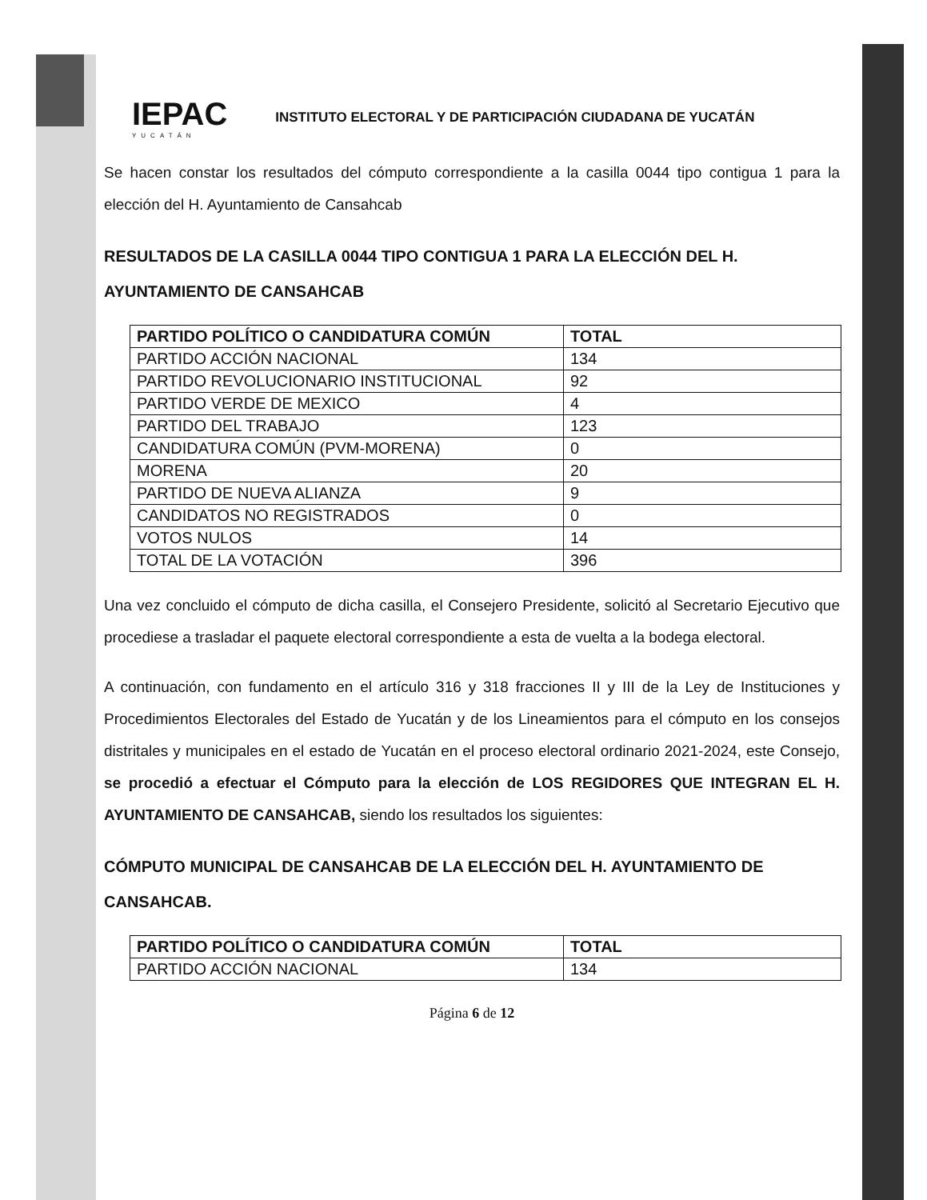IEPAC
YUCATÁN
INSTITUTO ELECTORAL Y DE PARTICIPACIÓN CIUDADANA DE YUCATÁN
Se hacen constar los resultados del cómputo correspondiente a la casilla 0044 tipo contigua 1 para la elección del H. Ayuntamiento de Cansahcab
RESULTADOS DE LA CASILLA 0044 TIPO CONTIGUA 1 PARA LA ELECCIÓN DEL H. AYUNTAMIENTO DE CANSAHCAB
| PARTIDO POLÍTICO O CANDIDATURA COMÚN | TOTAL |
| --- | --- |
| PARTIDO ACCIÓN NACIONAL | 134 |
| PARTIDO REVOLUCIONARIO INSTITUCIONAL | 92 |
| PARTIDO VERDE DE MEXICO | 4 |
| PARTIDO DEL TRABAJO | 123 |
| CANDIDATURA COMÚN (PVM-MORENA) | 0 |
| MORENA | 20 |
| PARTIDO DE NUEVA ALIANZA | 9 |
| CANDIDATOS NO REGISTRADOS | 0 |
| VOTOS NULOS | 14 |
| TOTAL DE LA VOTACIÓN | 396 |
Una vez concluido el cómputo de dicha casilla, el Consejero Presidente, solicitó al Secretario Ejecutivo que procediese a trasladar el paquete electoral correspondiente a esta de vuelta a la bodega electoral.
A continuación, con fundamento en el artículo 316 y 318 fracciones II y III de la Ley de Instituciones y Procedimientos Electorales del Estado de Yucatán y de los Lineamientos para el cómputo en los consejos distritales y municipales en el estado de Yucatán en el proceso electoral ordinario 2021-2024, este Consejo, se procedió a efectuar el Cómputo para la elección de LOS REGIDORES QUE INTEGRAN EL H. AYUNTAMIENTO DE CANSAHCAB, siendo los resultados los siguientes:
CÓMPUTO MUNICIPAL DE CANSAHCAB DE LA ELECCIÓN DEL H. AYUNTAMIENTO DE CANSAHCAB.
| PARTIDO POLÍTICO O CANDIDATURA COMÚN | TOTAL |
| --- | --- |
| PARTIDO ACCIÓN NACIONAL | 134 |
Página 6 de 12